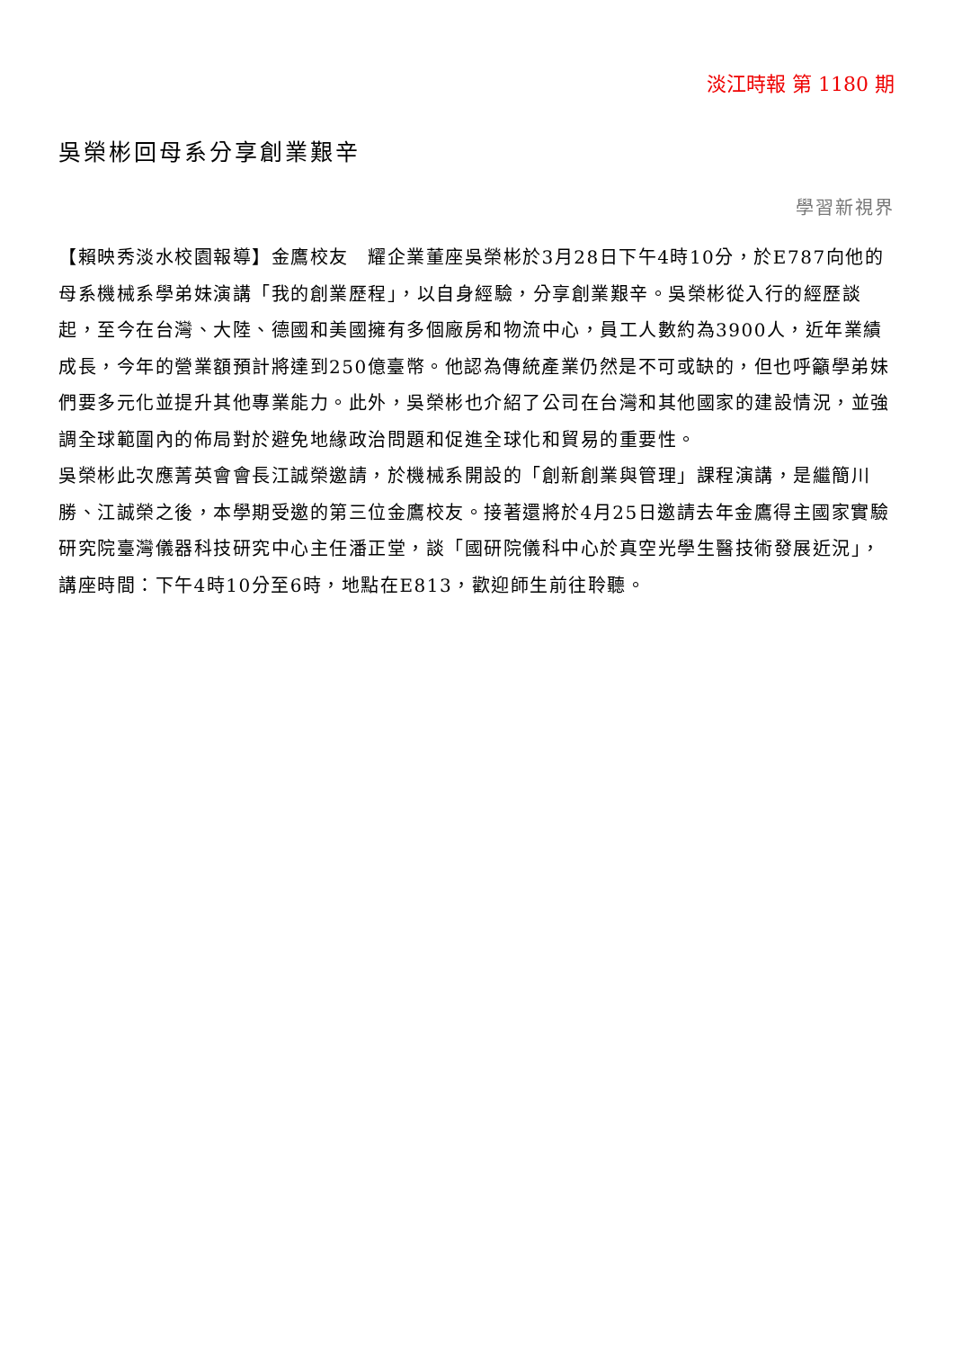淡江時報 第 1180 期
吳榮彬回母系分享創業艱辛
學習新視界
【賴映秀淡水校園報導】金鷹校友　耀企業董座吳榮彬於3月28日下午4時10分，於E787向他的母系機械系學弟妹演講「我的創業歷程」，以自身經驗，分享創業艱辛。吳榮彬從入行的經歷談起，至今在台灣、大陸、德國和美國擁有多個廠房和物流中心，員工人數約為3900人，近年業績成長，今年的營業額預計將達到250億臺幣。他認為傳統產業仍然是不可或缺的，但也呼籲學弟妹們要多元化並提升其他專業能力。此外，吳榮彬也介紹了公司在台灣和其他國家的建設情況，並強調全球範圍內的佈局對於避免地緣政治問題和促進全球化和貿易的重要性。
吳榮彬此次應菁英會會長江誠榮邀請，於機械系開設的「創新創業與管理」課程演講，是繼簡川勝、江誠榮之後，本學期受邀的第三位金鷹校友。接著還將於4月25日邀請去年金鷹得主國家實驗研究院臺灣儀器科技研究中心主任潘正堂，談「國研院儀科中心於真空光學生醫技術發展近況」，講座時間：下午4時10分至6時，地點在E813，歡迎師生前往聆聽。